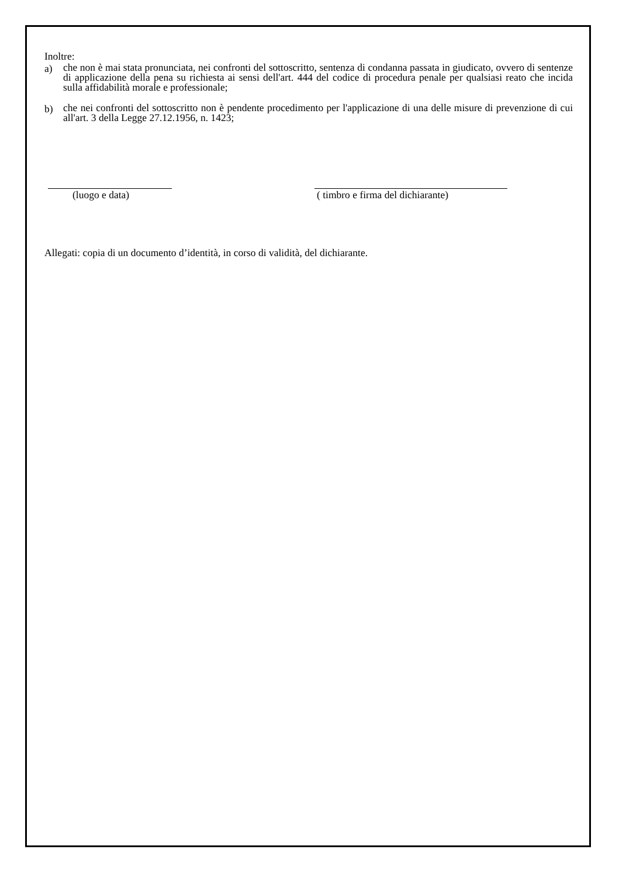Inoltre:
a) che non è mai stata pronunciata, nei confronti del sottoscritto, sentenza di condanna passata in giudicato, ovvero di sentenze di applicazione della pena su richiesta ai sensi dell'art. 444 del codice di procedura penale per qualsiasi reato che incida sulla affidabilità morale e professionale;
b) che nei confronti del sottoscritto non è pendente procedimento per l'applicazione di una delle misure di prevenzione di cui all'art. 3 della Legge 27.12.1956, n. 1423;
(luogo e data) ( timbro e firma del dichiarante)
Allegati: copia di un documento d’identità, in corso di validità, del dichiarante.